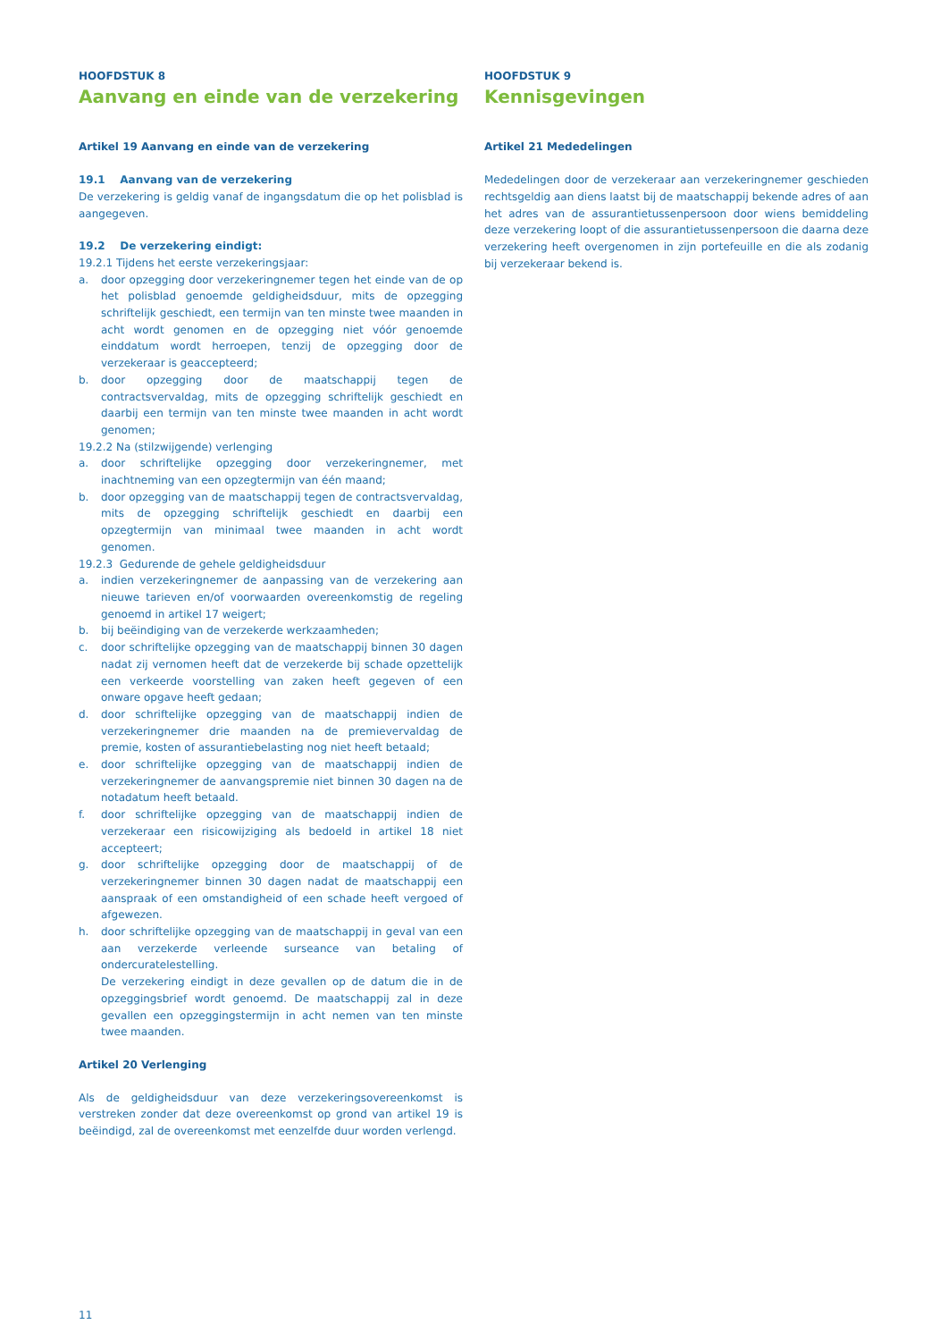HOOFDSTUK 8
Aanvang en einde van de verzekering
Artikel 19 Aanvang en einde van de verzekering
19.1 Aanvang van de verzekering
De verzekering is geldig vanaf de ingangsdatum die op het polisblad is aangegeven.
19.2 De verzekering eindigt:
19.2.1 Tijdens het eerste verzekeringsjaar:
a. door opzegging door verzekeringnemer tegen het einde van de op het polisblad genoemde geldigheidsduur, mits de opzegging schriftelijk geschiedt, een termijn van ten minste twee maanden in acht wordt genomen en de opzegging niet vóór genoemde einddatum wordt herroepen, tenzij de opzegging door de verzekeraar is geaccepteerd;
b. door opzegging door de maatschappij tegen de contractsvervaldag, mits de opzegging schriftelijk geschiedt en daarbij een termijn van ten minste twee maanden in acht wordt genomen;
19.2.2 Na (stilzwijgende) verlenging
a. door schriftelijke opzegging door verzekeringnemer, met inachtneming van een opzegtermijn van één maand;
b. door opzegging van de maatschappij tegen de contractsvervaldag, mits de opzegging schriftelijk geschiedt en daarbij een opzegtermijn van minimaal twee maanden in acht wordt genomen.
19.2.3 Gedurende de gehele geldigheidsduur
a. indien verzekeringnemer de aanpassing van de verzekering aan nieuwe tarieven en/of voorwaarden overeenkomstig de regeling genoemd in artikel 17 weigert;
b. bij beëindiging van de verzekerde werkzaamheden;
c. door schriftelijke opzegging van de maatschappij binnen 30 dagen nadat zij vernomen heeft dat de verzekerde bij schade opzettelijk een verkeerde voorstelling van zaken heeft gegeven of een onware opgave heeft gedaan;
d. door schriftelijke opzegging van de maatschappij indien de verzekeringnemer drie maanden na de premievervaldag de premie, kosten of assurantiebelasting nog niet heeft betaald;
e. door schriftelijke opzegging van de maatschappij indien de verzekeringnemer de aanvangspremie niet binnen 30 dagen na de notadatum heeft betaald.
f. door schriftelijke opzegging van de maatschappij indien de verzekeraar een risicowijziging als bedoeld in artikel 18 niet accepteert;
g. door schriftelijke opzegging door de maatschappij of de verzekeringnemer binnen 30 dagen nadat de maatschappij een aanspraak of een omstandigheid of een schade heeft vergoed of afgewezen.
h. door schriftelijke opzegging van de maatschappij in geval van een aan verzekerde verleende surseance van betaling of ondercuratelestelling.
De verzekering eindigt in deze gevallen op de datum die in de opzeggingsbrief wordt genoemd. De maatschappij zal in deze gevallen een opzeggingstermijn in acht nemen van ten minste twee maanden.
Artikel 20 Verlenging
Als de geldigheidsduur van deze verzekeringsovereenkomst is verstreken zonder dat deze overeenkomst op grond van artikel 19 is beëindigd, zal de overeenkomst met eenzelfde duur worden verlengd.
HOOFDSTUK 9
Kennisgevingen
Artikel 21 Mededelingen
Mededelingen door de verzekeraar aan verzekeringnemer geschieden rechtsgeldig aan diens laatst bij de maatschappij bekende adres of aan het adres van de assurantietussenpersoon door wiens bemiddeling deze verzekering loopt of die assurantietussenpersoon die daarna deze verzekering heeft overgenomen in zijn portefeuille en die als zodanig bij verzekeraar bekend is.
11